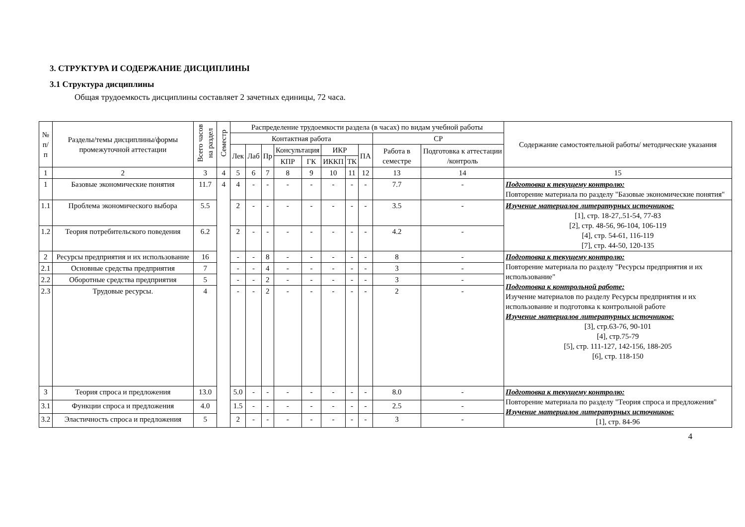3. СТРУКТУРА И СОДЕРЖАНИЕ ДИСЦИПЛИНЫ
3.1 Структура дисциплины
Общая трудоемкость дисциплины составляет 2 зачетных единицы, 72 часа.
| № п/п | Разделы/темы дисциплины/формы промежуточной аттестации | Всего часов на раздел | Семестр | Распределение трудоемкости раздела (в часах) по видам учебной работы | | | | | | | | | | Содержание самостоятельной работы/ методические указания |
| --- | --- | --- | --- | --- | --- | --- | --- | --- | --- | --- | --- | --- | --- | --- |
| | | | | Контактная работа | | | | | | | | СР | | |
| | | | | Лек | Лаб | Пр | Консультация | | ИКР | | ПА | Работа в семестре | Подготовка к аттестации /контроль | |
| | | | | | | | КПР | ГК | ИККП | ТК | | | | |
| 1 | 2 | 3 | 4 | 5 | 6 | 7 | 8 | 9 | 10 | 11 | 12 | 13 | 14 | 15 |
| 1 | Базовые экономические понятия | 11.7 | 4 | 4 | - | - | - | - | - | - | - | 7.7 | - | Подготовка к текущему контролю: Повторение материала по разделу "Базовые экономические понятия" |
| 1.1 | Проблема экономического выбора | 5.5 | | 2 | - | - | - | - | - | - | - | 3.5 | - | Изучение материалов литературных источников: [1], стр. 18-27,.51-54, 77-83 [2], стр. 48-56, 96-104, 106-119 [4], стр. 54-61, 116-119 [7], стр. 44-50, 120-135 |
| 1.2 | Теория потребительского поведения | 6.2 | | 2 | - | - | - | - | - | - | - | 4.2 | - | |
| 2 | Ресурсы предприятия и их использование | 16 | | - | - | 8 | - | - | - | - | - | 8 | - | Подготовка к текущему контролю: Повторение материала по разделу "Ресурсы предприятия и их использование" Подготовка к контрольной работе: Изучение материалов по разделу Ресурсы предприятия и их использование и подготовка к контрольной работе Изучение материалов литературных источников: [3], стр.63-76, 90-101 [4], стр.75-79 [5], стр. 111-127, 142-156, 188-205 [6], стр. 118-150 |
| 2.1 | Основные средства предприятия | 7 | | - | - | 4 | - | - | - | - | - | 3 | - | |
| 2.2 | Оборотные средства предприятия | 5 | | - | - | 2 | - | - | - | - | - | 3 | - | |
| 2.3 | Трудовые ресурсы. | 4 | | - | - | 2 | - | - | - | - | - | 2 | - | |
| 3 | Теория спроса и предложения | 13.0 | | 5.0 | - | - | - | - | - | - | - | 8.0 | - | Подготовка к текущему контролю: Повторение материала по разделу "Теория спроса и предложения" Изучение материалов литературных источников: [1], стр. 84-96 |
| 3.1 | Функции спроса и предложения | 4.0 | | 1.5 | - | - | - | - | - | - | - | 2.5 | - | |
| 3.2 | Эластичность спроса и предложения | 5 | | 2 | - | - | - | - | - | - | - | 3 | - | |
4